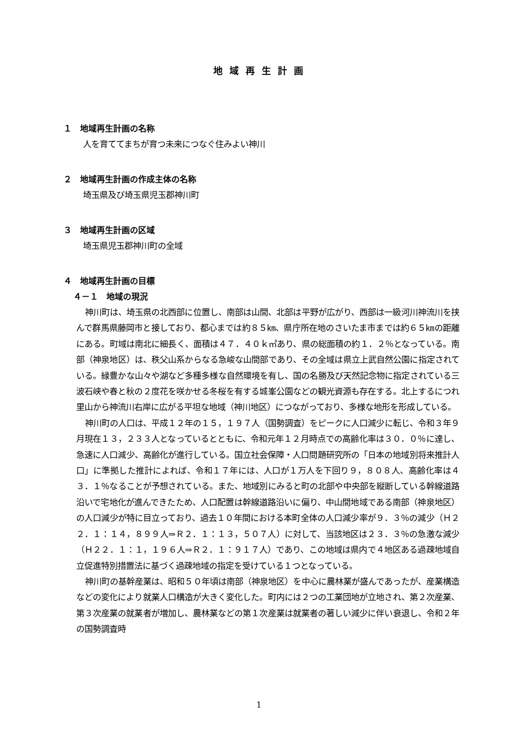地域再生計画
１　地域再生計画の名称
人を育ててまちが育つ未来につなぐ住みよい神川
２　地域再生計画の作成主体の名称
埼玉県及び埼玉県児玉郡神川町
３　地域再生計画の区域
埼玉県児玉郡神川町の全域
４　地域再生計画の目標
４－１　地域の現況
神川町は、埼玉県の北西部に位置し、南部は山間、北部は平野が広がり、西部は一級河川神流川を挟んで群馬県藤岡市と接しており、都心までは約８５㎞、県庁所在地のさいたま市までは約６５㎞の距離にある。町域は南北に細長く、面積は４７．４０ｋ㎡あり、県の総面積の約１．２％となっている。南部（神泉地区）は、秩父山系からなる急峻な山間部であり、その全域は県立上武自然公園に指定されている。緑豊かな山々や湖など多種多様な自然環境を有し、国の名勝及び天然記念物に指定されている三波石峡や春と秋の２度花を咲かせる冬桜を有する城峯公園などの観光資源も存在する。北上するにつれ里山から神流川右岸に広がる平坦な地域（神川地区）につながっており、多様な地形を形成している。
神川町の人口は、平成１２年の１５，１９７人（国勢調査）をピークに人口減少に転じ、令和３年９月現在１３，２３３人となっているとともに、令和元年１２月時点での高齢化率は３０．０％に達し、急速に人口減少、高齢化が進行している。国立社会保障・人口問題研究所の「日本の地域別将来推計人口」に準拠した推計によれば、令和１７年には、人口が１万人を下回り９，８０８人、高齢化率は４３．１％なることが予想されている。また、地域別にみると町の北部や中央部を縦断している幹線道路沿いで宅地化が進んできたため、人口配置は幹線道路沿いに偏り、中山間地域である南部（神泉地区）の人口減少が特に目立っており、過去１０年間における本町全体の人口減少率が９．３％の減少（Ｈ２２．１：１４，８９９人⇒Ｒ２．１：１３，５０７人）に対して、当該地区は２３．３％の急激な減少（Ｈ２２．１：１，１９６人⇒Ｒ２．１：９１７人）であり、この地域は県内で４地区ある過疎地域自立促進特別措置法に基づく過疎地域の指定を受けている１つとなっている。
神川町の基幹産業は、昭和５０年頃は南部（神泉地区）を中心に農林業が盛んであったが、産業構造などの変化により就業人口構造が大きく変化した。町内には２つの工業団地が立地され、第２次産業、第３次産業の就業者が増加し、農林業などの第１次産業は就業者の著しい減少に伴い衰退し、令和２年の国勢調査時
1